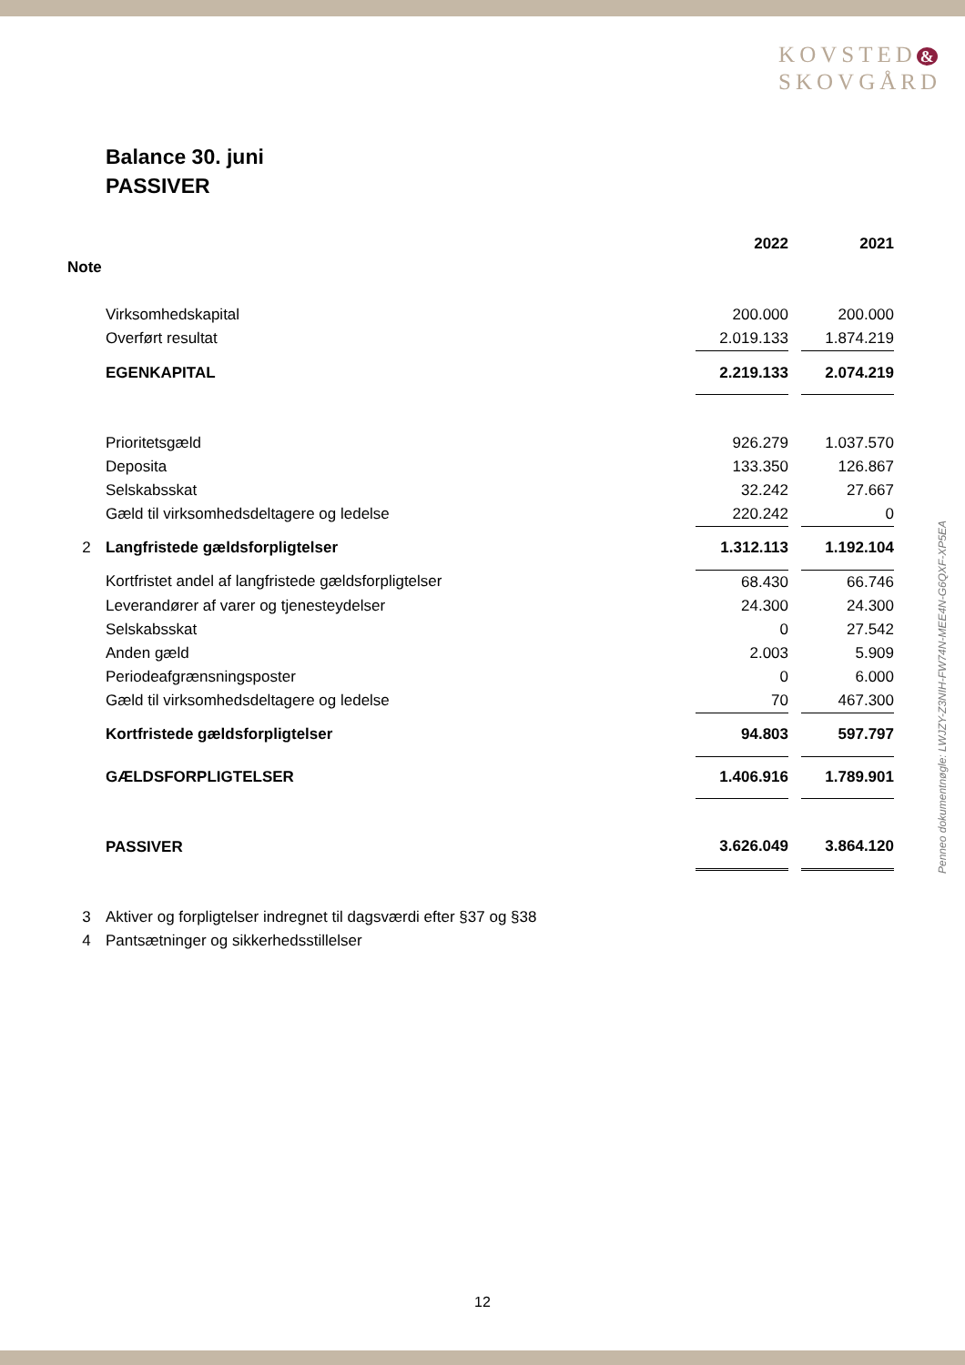KOVSTED &
SKOVGÅRD
Balance 30. juni
PASSIVER
| | | 2022 | | 2021 |
| --- | --- | --- | --- | --- |
| Note | | | | |
| | Virksomhedskapital | 200.000 | | 200.000 |
| | Overført resultat | 2.019.133 | | 1.874.219 |
| | EGENKAPITAL | 2.219.133 | | 2.074.219 |
| | Prioritetsgæld | 926.279 | | 1.037.570 |
| | Deposita | 133.350 | | 126.867 |
| | Selskabsskat | 32.242 | | 27.667 |
| | Gæld til virksomhedsdeltagere og ledelse | 220.242 | | 0 |
| 2 | Langfristede gældsforpligtelser | 1.312.113 | | 1.192.104 |
| | Kortfristet andel af langfristede gældsforpligtelser | 68.430 | | 66.746 |
| | Leverandører af varer og tjenesteydelser | 24.300 | | 24.300 |
| | Selskabsskat | 0 | | 27.542 |
| | Anden gæld | 2.003 | | 5.909 |
| | Periodeafgrænsningsposter | 0 | | 6.000 |
| | Gæld til virksomhedsdeltagere og ledelse | 70 | | 467.300 |
| | Kortfristede gældsforpligtelser | 94.803 | | 597.797 |
| | GÆLDSFORPLIGTELSER | 1.406.916 | | 1.789.901 |
| | PASSIVER | 3.626.049 | | 3.864.120 |
| 3 | Aktiver og forpligtelser indregnet til dagsværdi efter §37 og §38 | | | |
| 4 | Pantsætninger og sikkerhedsstillelser | | | |
Penneo dokumentnøgle: LWJZY-Z3NIH-FW74N-MEE4N-G6QXF-XP5EA
12